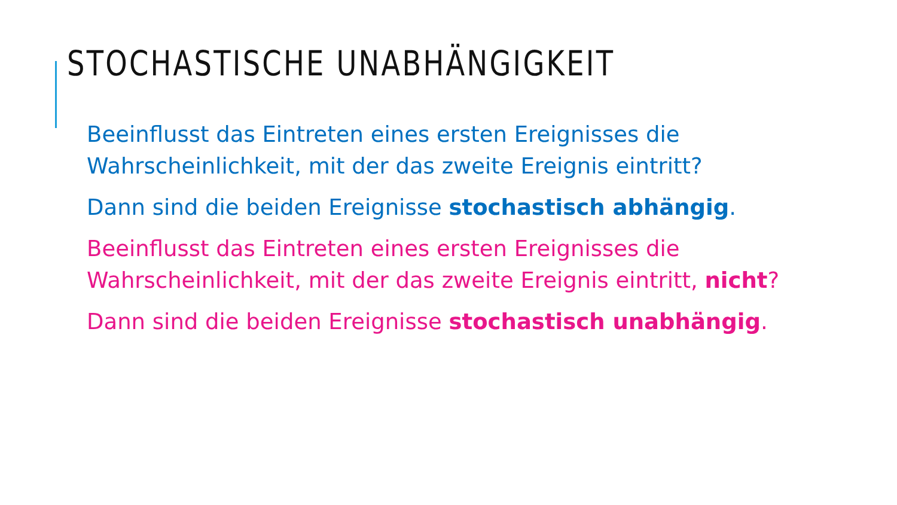STOCHASTISCHE UNABHÄNGIGKEIT
Beeinflusst das Eintreten eines ersten Ereignisses die Wahrscheinlichkeit, mit der das zweite Ereignis eintritt?
Dann sind die beiden Ereignisse stochastisch abhängig.
Beeinflusst das Eintreten eines ersten Ereignisses die Wahrscheinlichkeit, mit der das zweite Ereignis eintritt, nicht?
Dann sind die beiden Ereignisse stochastisch unabhängig.